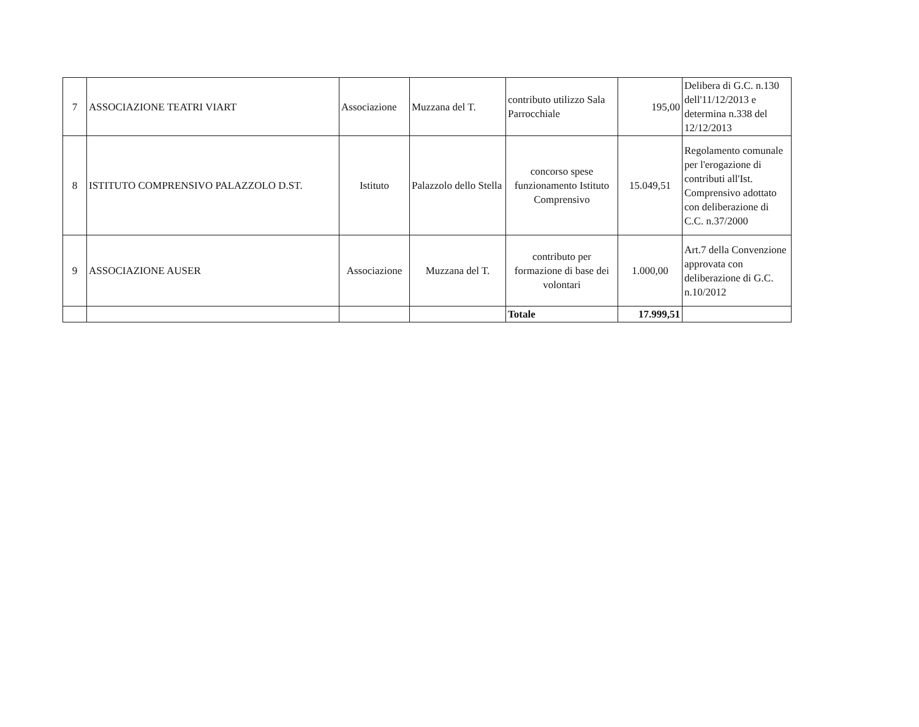| 7 | ASSOCIAZIONE TEATRI VIART | Associazione | Muzzana del T. | contributo utilizzo Sala Parrocchiale | 195,00 | Delibera di G.C. n.130 dell'11/12/2013 e determina n.338 del 12/12/2013 |
| 8 | ISTITUTO COMPRENSIVO PALAZZOLO D.ST. | Istituto | Palazzolo dello Stella | concorso spese funzionamento Istituto Comprensivo | 15.049,51 | Regolamento comunale per l'erogazione di contributi all'Ist. Comprensivo adottato con deliberazione di C.C. n.37/2000 |
| 9 | ASSOCIAZIONE AUSER | Associazione | Muzzana del T. | contributo per formazione di base dei volontari | 1.000,00 | Art.7 della Convenzione approvata con deliberazione di G.C. n.10/2012 |
| | | | | Totale | 17.999,51 | |